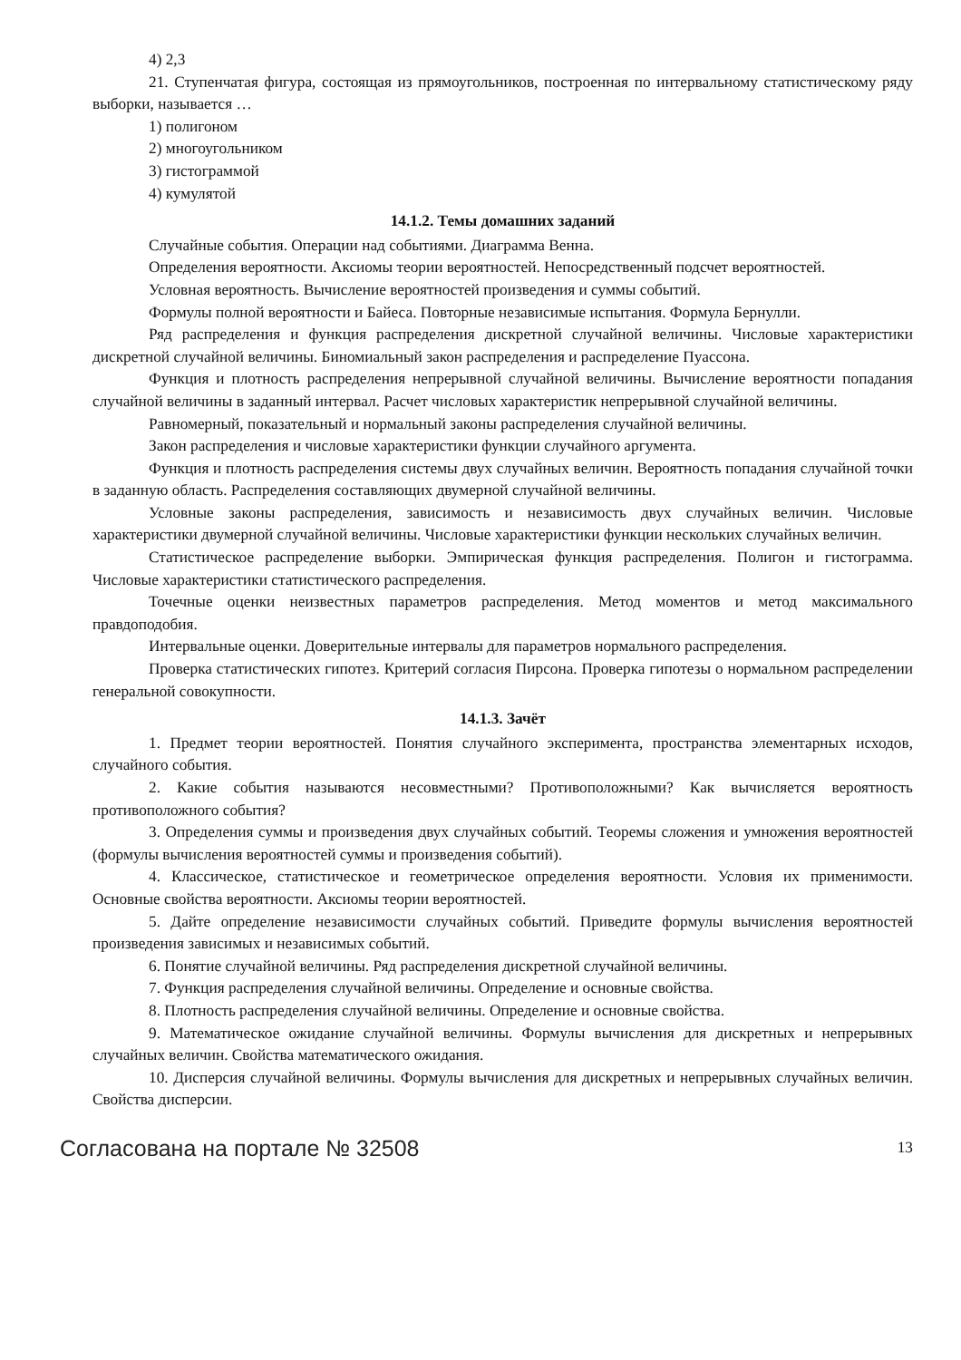4) 2,3
21. Ступенчатая фигура, состоящая из прямоугольников, построенная по интервальному статистическому ряду выборки, называется …
1) полигоном
2) многоугольником
3) гистограммой
4) кумулятой
14.1.2. Темы домашних заданий
Случайные события. Операции над событиями. Диаграмма Венна.
Определения вероятности. Аксиомы теории вероятностей. Непосредственный подсчет вероятностей.
Условная вероятность. Вычисление вероятностей произведения и суммы событий.
Формулы полной вероятности и Байеса. Повторные независимые испытания. Формула Бернулли.
Ряд распределения и функция распределения дискретной случайной величины. Числовые характеристики дискретной случайной величины. Биномиальный закон распределения и распределение Пуассона.
Функция и плотность распределения непрерывной случайной величины. Вычисление вероятности попадания случайной величины в заданный интервал. Расчет числовых характеристик непрерывной случайной величины.
Равномерный, показательный и нормальный законы распределения случайной величины.
Закон распределения и числовые характеристики функции случайного аргумента.
Функция и плотность распределения системы двух случайных величин. Вероятность попадания случайной точки в заданную область. Распределения составляющих двумерной случайной величины.
Условные законы распределения, зависимость и независимость двух случайных величин. Числовые характеристики двумерной случайной величины. Числовые характеристики функции нескольких случайных величин.
Статистическое распределение выборки. Эмпирическая функция распределения. Полигон и гистограмма. Числовые характеристики статистического распределения.
Точечные оценки неизвестных параметров распределения. Метод моментов и метод максимального правдоподобия.
Интервальные оценки. Доверительные интервалы для параметров нормального распределения.
Проверка статистических гипотез. Критерий согласия Пирсона. Проверка гипотезы о нормальном распределении генеральной совокупности.
14.1.3. Зачёт
1. Предмет теории вероятностей. Понятия случайного эксперимента, пространства элементарных исходов, случайного события.
2. Какие события называются несовместными? Противоположными? Как вычисляется вероятность противоположного события?
3. Определения суммы и произведения двух случайных событий. Теоремы сложения и умножения вероятностей (формулы вычисления вероятностей суммы и произведения событий).
4. Классическое, статистическое и геометрическое определения вероятности. Условия их применимости. Основные свойства вероятности. Аксиомы теории вероятностей.
5. Дайте определение независимости случайных событий. Приведите формулы вычисления вероятностей произведения зависимых и независимых событий.
6. Понятие случайной величины. Ряд распределения дискретной случайной величины.
7. Функция распределения случайной величины. Определение и основные свойства.
8. Плотность распределения случайной величины. Определение и основные свойства.
9. Математическое ожидание случайной величины. Формулы вычисления для дискретных и непрерывных случайных величин. Свойства математического ожидания.
10. Дисперсия случайной величины. Формулы вычисления для дискретных и непрерывных случайных величин. Свойства дисперсии.
Согласована на портале № 32508 13